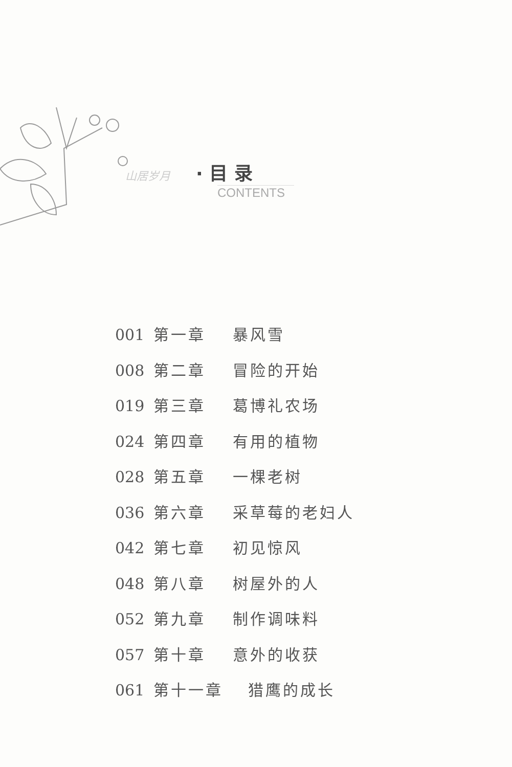山居岁月 · 目 录
CONTENTS
001 第一章 暴风雪
008 第二章 冒险的开始
019 第三章 葛博礼农场
024 第四章 有用的植物
028 第五章 一棵老树
036 第六章 采草莓的老妇人
042 第七章 初见惊风
048 第八章 树屋外的人
052 第九章 制作调味料
057 第十章 意外的收获
061 第十一章 猎鹰的成长